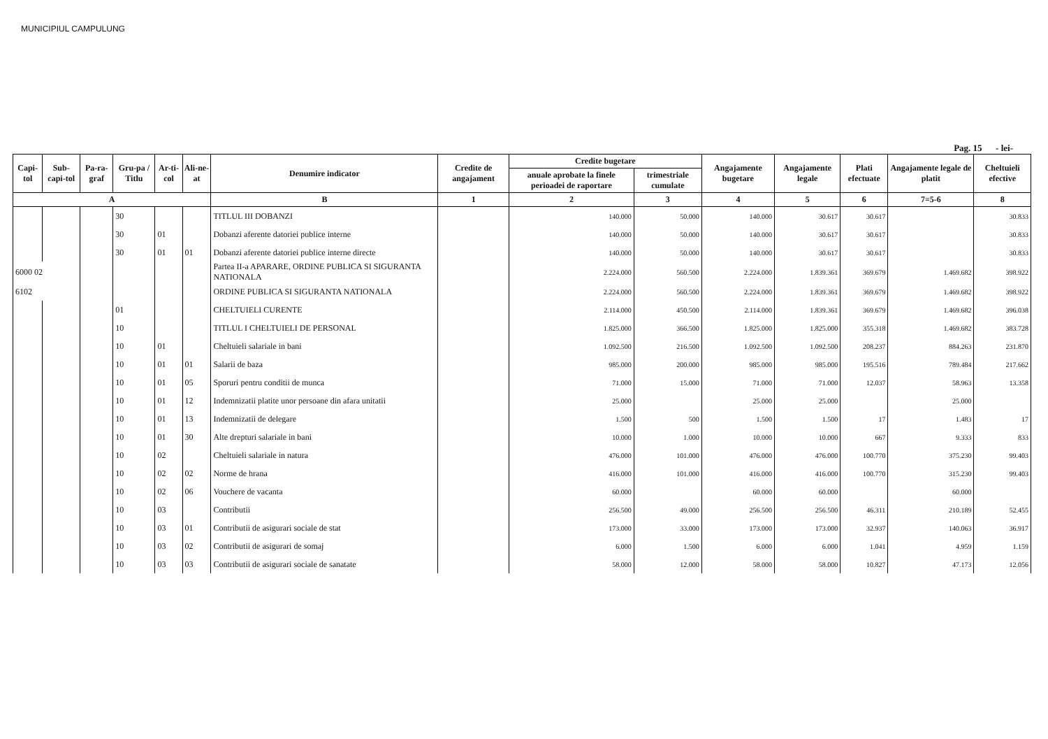MUNICIPIUL CAMPULUNG
Pag. 15 - lei-
| Capi-tol | Sub-capi-tol | Pa-ra-graf | Gru-pa / Titlu | Ar-ti-col | Ali-ne-at | Denumire indicator | Credite de angajament | Credite bugetare | | Angajamente bugetare | Angajamente legale | Plati efectuate | Angajamente legale de platit | Cheltuieli efective |
| --- | --- | --- | --- | --- | --- | --- | --- | --- | --- | --- | --- | --- | --- | --- |
| | | | | | | | | anuale aprobate la finele perioadei de raportare | trimestriale cumulate | | | | | |
| A | | | | | | B | 1 | 2 | 3 | 4 | 5 | 6 | 7=5-6 | 8 |
| | | | 30 | | | TITLUL III DOBANZI | | 140.000 | 50.000 | 140.000 | 30.617 | 30.617 | | 30.833 |
| | | | 30 | 01 | | Dobanzi aferente datoriei publice interne | | 140.000 | 50.000 | 140.000 | 30.617 | 30.617 | | 30.833 |
| | | | 30 | 01 | 01 | Dobanzi aferente datoriei publice interne directe | | 140.000 | 50.000 | 140.000 | 30.617 | 30.617 | | 30.833 |
| 6000 02 | | | | | | Partea II-a APARARE, ORDINE PUBLICA SI SIGURANTA NATIONALA | | 2.224.000 | 560.500 | 2.224.000 | 1.839.361 | 369.679 | 1.469.682 | 398.922 |
| 6102 | | | | | | ORDINE PUBLICA SI SIGURANTA NATIONALA | | 2.224.000 | 560.500 | 2.224.000 | 1.839.361 | 369.679 | 1.469.682 | 398.922 |
| | | | 01 | | | CHELTUIELI CURENTE | | 2.114.000 | 450.500 | 2.114.000 | 1.839.361 | 369.679 | 1.469.682 | 396.038 |
| | | | 10 | | | TITLUL I CHELTUIELI DE PERSONAL | | 1.825.000 | 366.500 | 1.825.000 | 1.825.000 | 355.318 | 1.469.682 | 383.728 |
| | | | 10 | 01 | | Cheltuieli salariale in bani | | 1.092.500 | 216.500 | 1.092.500 | 1.092.500 | 208.237 | 884.263 | 231.870 |
| | | | 10 | 01 | 01 | Salarii de baza | | 985.000 | 200.000 | 985.000 | 985.000 | 195.516 | 789.484 | 217.662 |
| | | | 10 | 01 | 05 | Sporuri pentru conditii de munca | | 71.000 | 15.000 | 71.000 | 71.000 | 12.037 | 58.963 | 13.358 |
| | | | 10 | 01 | 12 | Indemnizatii platite unor persoane din afara unitatii | | 25.000 | | 25.000 | 25.000 | | 25.000 | |
| | | | 10 | 01 | 13 | Indemnizatii de delegare | | 1.500 | 500 | 1.500 | 1.500 | 17 | 1.483 | 17 |
| | | | 10 | 01 | 30 | Alte drepturi salariale in bani | | 10.000 | 1.000 | 10.000 | 10.000 | 667 | 9.333 | 833 |
| | | | 10 | 02 | | Cheltuieli salariale in natura | | 476.000 | 101.000 | 476.000 | 476.000 | 100.770 | 375.230 | 99.403 |
| | | | 10 | 02 | 02 | Norme de hrana | | 416.000 | 101.000 | 416.000 | 416.000 | 100.770 | 315.230 | 99.403 |
| | | | 10 | 02 | 06 | Vouchere de vacanta | | 60.000 | | 60.000 | 60.000 | | 60.000 | |
| | | | 10 | 03 | | Contributii | | 256.500 | 49.000 | 256.500 | 256.500 | 46.311 | 210.189 | 52.455 |
| | | | 10 | 03 | 01 | Contributii de asigurari sociale de stat | | 173.000 | 33.000 | 173.000 | 173.000 | 32.937 | 140.063 | 36.917 |
| | | | 10 | 03 | 02 | Contributii de asigurari de somaj | | 6.000 | 1.500 | 6.000 | 6.000 | 1.041 | 4.959 | 1.159 |
| | | | 10 | 03 | 03 | Contributii de asigurari sociale de sanatate | | 58.000 | 12.000 | 58.000 | 58.000 | 10.827 | 47.173 | 12.056 |